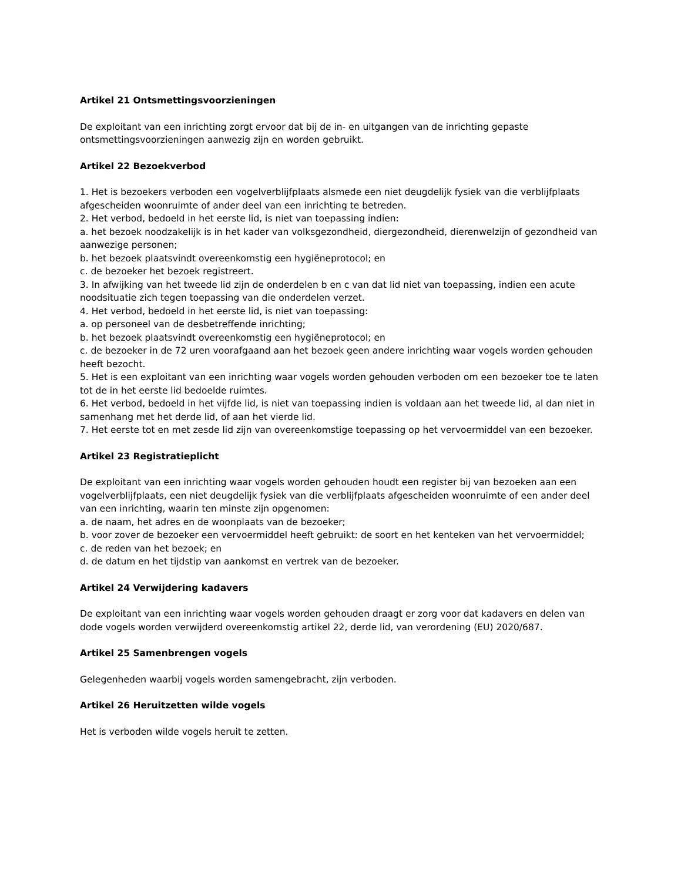Artikel 21 Ontsmettingsvoorzieningen
De exploitant van een inrichting zorgt ervoor dat bij de in- en uitgangen van de inrichting gepaste ontsmettingsvoorzieningen aanwezig zijn en worden gebruikt.
Artikel 22 Bezoekverbod
1. Het is bezoekers verboden een vogelverblijfplaats alsmede een niet deugdelijk fysiek van die verblijfplaats afgescheiden woonruimte of ander deel van een inrichting te betreden.
2. Het verbod, bedoeld in het eerste lid, is niet van toepassing indien:
a. het bezoek noodzakelijk is in het kader van volksgezondheid, diergezondheid, dierenwelzijn of gezondheid van aanwezige personen;
b. het bezoek plaatsvindt overeenkomstig een hygiëneprotocol; en
c. de bezoeker het bezoek registreert.
3. In afwijking van het tweede lid zijn de onderdelen b en c van dat lid niet van toepassing, indien een acute noodsituatie zich tegen toepassing van die onderdelen verzet.
4. Het verbod, bedoeld in het eerste lid, is niet van toepassing:
a. op personeel van de desbetreffende inrichting;
b. het bezoek plaatsvindt overeenkomstig een hygiëneprotocol; en
c. de bezoeker in de 72 uren voorafgaand aan het bezoek geen andere inrichting waar vogels worden gehouden heeft bezocht.
5. Het is een exploitant van een inrichting waar vogels worden gehouden verboden om een bezoeker toe te laten tot de in het eerste lid bedoelde ruimtes.
6. Het verbod, bedoeld in het vijfde lid, is niet van toepassing indien is voldaan aan het tweede lid, al dan niet in samenhang met het derde lid, of aan het vierde lid.
7. Het eerste tot en met zesde lid zijn van overeenkomstige toepassing op het vervoermiddel van een bezoeker.
Artikel 23 Registratieplicht
De exploitant van een inrichting waar vogels worden gehouden houdt een register bij van bezoeken aan een vogelverblijfplaats, een niet deugdelijk fysiek van die verblijfplaats afgescheiden woonruimte of een ander deel van een inrichting, waarin ten minste zijn opgenomen:
a. de naam, het adres en de woonplaats van de bezoeker;
b. voor zover de bezoeker een vervoermiddel heeft gebruikt: de soort en het kenteken van het vervoermiddel;
c. de reden van het bezoek; en
d. de datum en het tijdstip van aankomst en vertrek van de bezoeker.
Artikel 24 Verwijdering kadavers
De exploitant van een inrichting waar vogels worden gehouden draagt er zorg voor dat kadavers en delen van dode vogels worden verwijderd overeenkomstig artikel 22, derde lid, van verordening (EU) 2020/687.
Artikel 25 Samenbrengen vogels
Gelegenheden waarbij vogels worden samengebracht, zijn verboden.
Artikel 26 Heruitzetten wilde vogels
Het is verboden wilde vogels heruit te zetten.